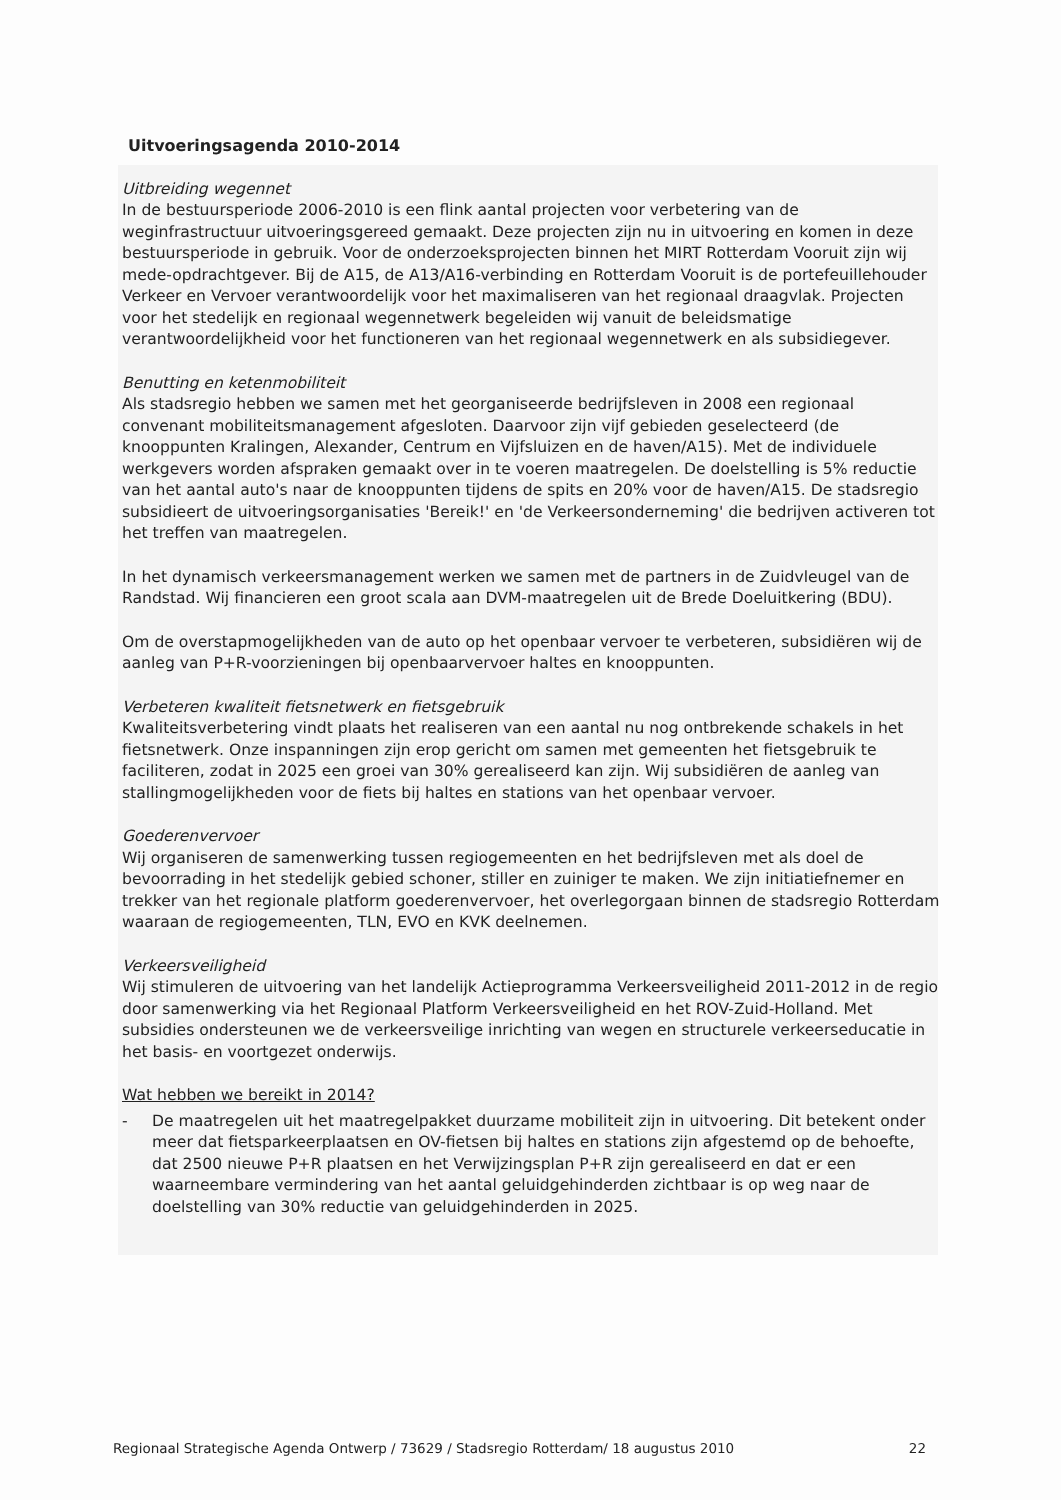Uitvoeringsagenda 2010-2014
Uitbreiding wegennet
In de bestuursperiode 2006-2010 is een flink aantal projecten voor verbetering van de weginfrastructuur uitvoeringsgereed gemaakt. Deze projecten zijn nu in uitvoering en komen in deze bestuursperiode in gebruik. Voor de onderzoeksprojecten binnen het MIRT Rotterdam Vooruit zijn wij mede-opdrachtgever. Bij de A15, de A13/A16-verbinding en Rotterdam Vooruit is de portefeuillehouder Verkeer en Vervoer verantwoordelijk voor het maximaliseren van het regionaal draagvlak. Projecten voor het stedelijk en regionaal wegennetwerk begeleiden wij vanuit de beleidsmatige verantwoordelijkheid voor het functioneren van het regionaal wegennetwerk en als subsidiegever.
Benutting en ketenmobiliteit
Als stadsregio hebben we samen met het georganiseerde bedrijfsleven in 2008 een regionaal convenant mobiliteitsmanagement afgesloten. Daarvoor zijn vijf gebieden geselecteerd (de knooppunten Kralingen, Alexander, Centrum en Vijfsluizen en de haven/A15). Met de individuele werkgevers worden afspraken gemaakt over in te voeren maatregelen. De doelstelling is 5% reductie van het aantal auto's naar de knooppunten tijdens de spits en 20% voor de haven/A15. De stadsregio subsidieert de uitvoeringsorganisaties 'Bereik!' en 'de Verkeersonderneming' die bedrijven activeren tot het treffen van maatregelen.
In het dynamisch verkeersmanagement werken we samen met de partners in de Zuidvleugel van de Randstad. Wij financieren een groot scala aan DVM-maatregelen uit de Brede Doeluitkering (BDU).
Om de overstapmogelijkheden van de auto op het openbaar vervoer te verbeteren, subsidiëren wij de aanleg van P+R-voorzieningen bij openbaarvervoer haltes en knooppunten.
Verbeteren kwaliteit fietsnetwerk en fietsgebruik
Kwaliteitsverbetering vindt plaats het realiseren van een aantal nu nog ontbrekende schakels in het fietsnetwerk. Onze inspanningen zijn erop gericht om samen met gemeenten het fietsgebruik te faciliteren, zodat in 2025 een groei van 30% gerealiseerd kan zijn. Wij subsidiëren de aanleg van stallingmogelijkheden voor de fiets bij haltes en stations van het openbaar vervoer.
Goederenvervoer
Wij organiseren de samenwerking tussen regiogemeenten en het bedrijfsleven met als doel de bevoorrading in het stedelijk gebied schoner, stiller en zuiniger te maken. We zijn initiatiefnemer en trekker van het regionale platform goederenvervoer, het overlegorgaan binnen de stadsregio Rotterdam waaraan de regiogemeenten, TLN, EVO en KVK deelnemen.
Verkeersveiligheid
Wij stimuleren de uitvoering van het landelijk Actieprogramma Verkeersveiligheid 2011-2012 in de regio door samenwerking via het Regionaal Platform Verkeersveiligheid en het ROV-Zuid-Holland. Met subsidies ondersteunen we de verkeersveilige inrichting van wegen en structurele verkeerseducatie in het basis- en voortgezet onderwijs.
Wat hebben we bereikt in 2014?
- De maatregelen uit het maatregelpakket duurzame mobiliteit zijn in uitvoering. Dit betekent onder meer dat fietsparkeerplaatsen en OV-fietsen bij haltes en stations zijn afgestemd op de behoefte, dat 2500 nieuwe P+R plaatsen en het Verwijzingsplan P+R zijn gerealiseerd en dat er een waarneembare vermindering van het aantal geluidgehinderden zichtbaar is op weg naar de doelstelling van 30% reductie van geluidgehinderden in 2025.
Regionaal Strategische Agenda Ontwerp / 73629 / Stadsregio Rotterdam/ 18 augustus 2010 22